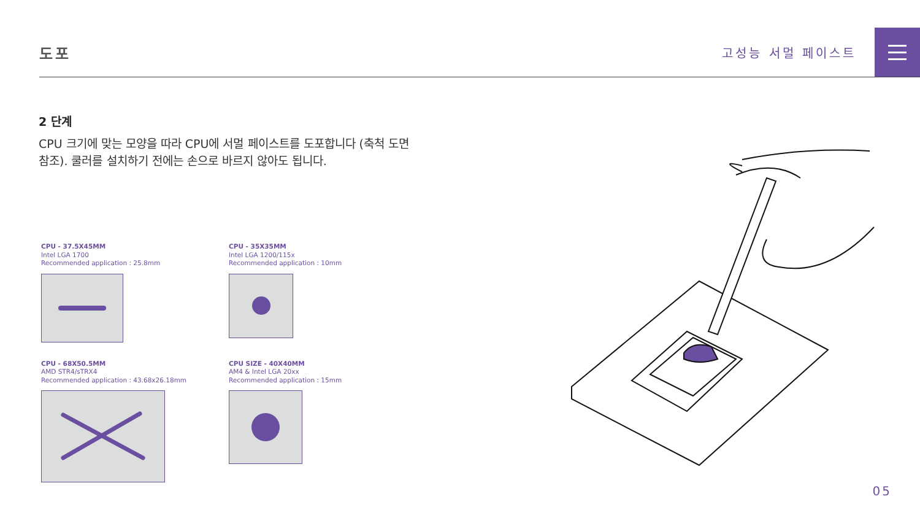도포
고성능 서멀 페이스트
2 단계
CPU 크기에 맞는 모양을 따라 CPU에 서멀 페이스트를 도포합니다 (축척 도면 참조). 쿨러를 설치하기 전에는 손으로 바르지 않아도 됩니다.
CPU - 37.5X45MM
Intel LGA 1700
Recommended application : 25.8mm
CPU - 35X35MM
Intel LGA 1200/115x
Recommended application : 10mm
CPU - 68X50.5MM
AMD STR4/sTRX4
Recommended application : 43.68x26.18mm
CPU SIZE - 40X40MM
AM4 & Intel LGA 20xx
Recommended application : 15mm
05